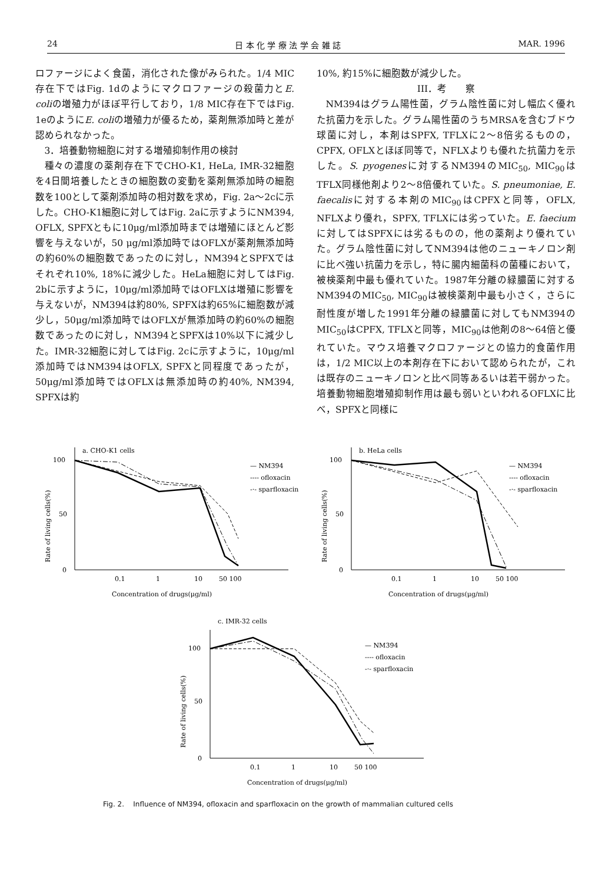24 日 本 化 学 療 法 学 会 雑 誌 MAR. 1996
ロファージによく食菌，消化された像がみられた。1/4 MIC存在下ではFig. 1dのようにマクロファージの殺菌力とE. coliの増殖力がほぼ平行しており，1/8 MIC存在下ではFig. 1eのようにE. coliの増殖力が優るため，薬剤無添加時と差が認められなかった。
3．培養動物細胞に対する増殖抑制作用の検討
種々の濃度の薬剤存在下でCHO-K1, HeLa, IMR-32細胞を4日間培養したときの細胞数の変動を薬剤無添加時の細胞数を100として薬剤添加時の相対数を求め，Fig. 2a～2cに示した。CHO-K1細胞に対してはFig. 2aに示すようにNM394, OFLX, SPFXともに10μg/ml添加時までは増殖にほとんど影響を与えないが，50 μg/ml添加時ではOFLXが薬剤無添加時の約60%の細胞数であったのに対し，NM394とSPFXではそれぞれ10%, 18%に減少した。HeLa細胞に対してはFig. 2bに示すように，10μg/ml添加時ではOFLXは増殖に影響を与えないが，NM394は約80%, SPFXは約65%に細胞数が減少し，50μg/ml添加時ではOFLXが無添加時の約60%の細胞数であったのに対し，NM394とSPFXは10%以下に減少した。IMR-32細胞に対してはFig. 2cに示すように，10μg/ml添加時ではNM394はOFLX, SPFXと同程度であったが，50μg/ml添加時ではOFLXは無添加時の約40%, NM394, SPFXは約
10%, 約15%に細胞数が減少した。
III．考　　察
NM394はグラム陽性菌，グラム陰性菌に対し幅広く優れた抗菌力を示した。グラム陽性菌のうちMRSAを含むブドウ球菌に対し，本剤はSPFX, TFLXに2～8倍劣るものの，CPFX, OFLXとほぼ同等で，NFLXよりも優れた抗菌力を示した。S. pyogenesに対するNM394のMIC<sub>50</sub>, MIC<sub>90</sub>はTFLX同様他剤より2～8倍優れていた。S. pneumoniae, E. faecalisに対する本剤のMIC<sub>90</sub>はCPFXと同等，OFLX, NFLXより優れ，SPFX, TFLXには劣っていた。E. faeciumに対してはSPFXには劣るものの，他の薬剤より優れていた。グラム陰性菌に対してNM394は他のニューキノロン剤に比べ強い抗菌力を示し，特に腸内細菌科の菌種において，被検薬剤中最も優れていた。1987年分離の緑膿菌に対するNM394のMIC<sub>50</sub>, MIC<sub>90</sub>は被検薬剤中最も小さく，さらに耐性度が増した1991年分離の緑膿菌に対してもNM394のMIC<sub>50</sub>はCPFX, TFLXと同等，MIC<sub>90</sub>は他剤の8～64倍と優れていた。マウス培養マクロファージとの協力的食菌作用は，1/2 MIC以上の本剤存在下において認められたが，これは既存のニューキノロンと比べ同等あるいは若干弱かった。培養動物細胞増殖抑制作用は最も弱いといわれるOFLXに比べ，SPFXと同様に
a. CHO-K1 cells
100
50
0
Rate of living cells(%)
0.1
1
10
50 100
Concentration of drugs(μg/ml)
— NM394
---- ofloxacin
-·- sparfloxacin
b. HeLa cells
100
50
0
Rate of living cells(%)
0.1
1
10
50 100
Concentration of drugs(μg/ml)
— NM394
---- ofloxacin
-·- sparfloxacin
c. IMR-32 cells
100
50
0
Rate of living cells(%)
0.1
1
10
50 100
Concentration of drugs(μg/ml)
— NM394
---- ofloxacin
-·- sparfloxacin
Fig. 2. Influence of NM394, ofloxacin and sparfloxacin on the growth of mammalian cultured cells